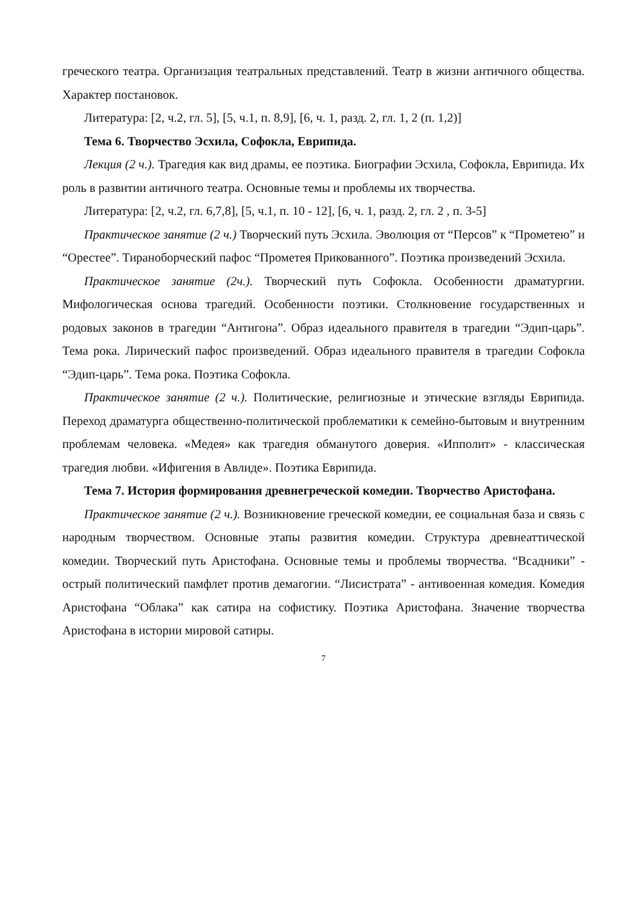греческого театра. Организация театральных представлений. Театр в жизни античного общества. Характер постановок.
Литература: [2, ч.2, гл. 5], [5, ч.1, п. 8,9], [6, ч. 1, разд. 2, гл. 1, 2 (п. 1,2)]
Тема 6. Творчество Эсхила, Софокла, Еврипида.
Лекция (2 ч.). Трагедия как вид драмы, ее поэтика. Биографии Эсхила, Софокла, Еврипида. Их роль в развитии античного театра. Основные темы и проблемы их творчества.
Литература: [2, ч.2, гл. 6,7,8], [5, ч.1, п. 10 - 12], [6, ч. 1, разд. 2, гл. 2 , п. 3-5]
Практическое занятие (2 ч.) Творческий путь Эсхила. Эволюция от “Персов” к “Прометею” и “Орестее”. Тираноборческий пафос “Прометея Прикованного”. Поэтика произведений Эсхила.
Практическое занятие (2ч.). Творческий путь Софокла. Особенности драматургии. Мифологическая основа трагедий. Особенности поэтики. Столкновение государственных и родовых законов в трагедии “Антигона”. Образ идеального правителя в трагедии “Эдип-царь”. Тема рока. Лирический пафос произведений. Образ идеального правителя в трагедии Софокла “Эдип-царь”. Тема рока. Поэтика Софокла.
Практическое занятие (2 ч.). Политические, религиозные и этические взгляды Еврипида. Переход драматурга общественно-политической проблематики к семейно-бытовым и внутренним проблемам человека. «Медея» как трагедия обманутого доверия. «Ипполит» - классическая трагедия любви. «Ифигения в Авлиде». Поэтика Еврипида.
Тема 7. История формирования древнегреческой комедии. Творчество Аристофана.
Практическое занятие (2 ч.). Возникновение греческой комедии, ее социальная база и связь с народным творчеством. Основные этапы развития комедии. Структура древнеаттической комедии. Творческий путь Аристофана. Основные темы и проблемы творчества. “Всадники” - острый политический памфлет против демагогии. “Лисистрата” - антивоенная комедия. Комедия Аристофана “Облака” как сатира на софистику. Поэтика Аристофана. Значение творчества Аристофана в истории мировой сатиры.
7